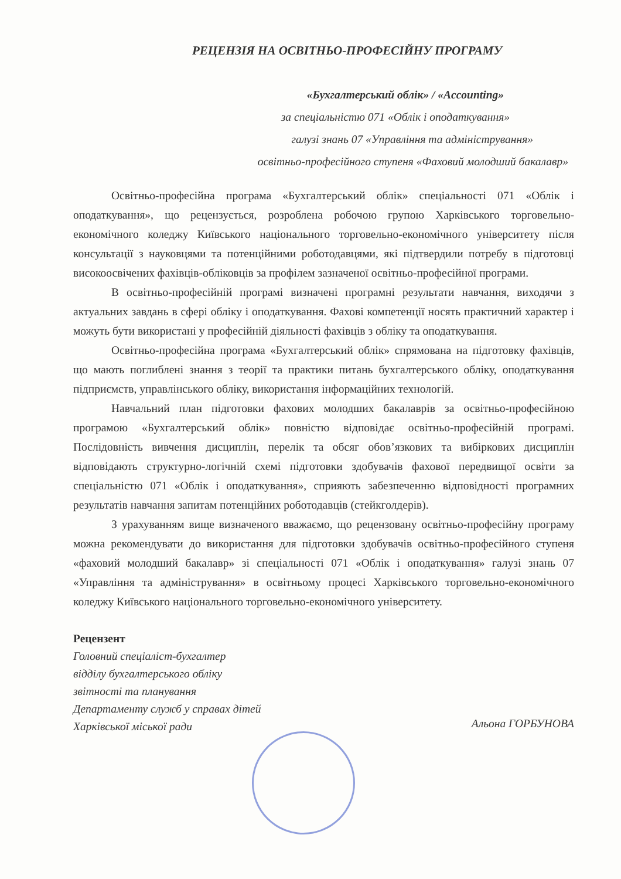РЕЦЕНЗІЯ НА ОСВІТНЬО-ПРОФЕСІЙНУ ПРОГРАМУ
«Бухгалтерський облік» / «Accounting»
за спеціальністю 071 «Облік і оподаткування»
галузі знань 07 «Управління та адміністрування»
освітньо-професійного ступеня «Фаховий молодший бакалавр»
Освітньо-професійна програма «Бухгалтерський облік» спеціальності 071 «Облік і оподаткування», що рецензується, розроблена робочою групою Харківського торговельно-економічного коледжу Київського національного торговельно-економічного університету після консультації з науковцями та потенційними роботодавцями, які підтвердили потребу в підготовці високоосвічених фахівців-обліковців за профілем зазначеної освітньо-професійної програми.
В освітньо-професійній програмі визначені програмні результати навчання, виходячи з актуальних завдань в сфері обліку і оподаткування. Фахові компетенції носять практичний характер і можуть бути використані у професійній діяльності фахівців з обліку та оподаткування.
Освітньо-професійна програма «Бухгалтерський облік» спрямована на підготовку фахівців, що мають поглиблені знання з теорії та практики питань бухгалтерського обліку, оподаткування підприємств, управлінського обліку, використання інформаційних технологій.
Навчальний план підготовки фахових молодших бакалаврів за освітньо-професійною програмою «Бухгалтерський облік» повністю відповідає освітньо-професійній програмі. Послідовність вивчення дисциплін, перелік та обсяг обов’язкових та вибіркових дисциплін відповідають структурно-логічній схемі підготовки здобувачів фахової передвищої освіти за спеціальністю 071 «Облік і оподаткування», сприяють забезпеченню відповідності програмних результатів навчання запитам потенційних роботодавців (стейкголдерів).
З урахуванням вище визначеного вважаємо, що рецензовану освітньо-професійну програму можна рекомендувати до використання для підготовки здобувачів освітньо-професійного ступеня «фаховий молодший бакалавр» зі спеціальності 071 «Облік і оподаткування» галузі знань 07 «Управління та адміністрування» в освітньому процесі Харківського торговельно-економічного коледжу Київського національного торговельно-економічного університету.
Рецензент
Головний спеціаліст-бухгалтер
відділу бухгалтерського обліку
звітності та планування
Департаменту служб у справах дітей
Харківської міської ради
Альона ГОРБУНОВА